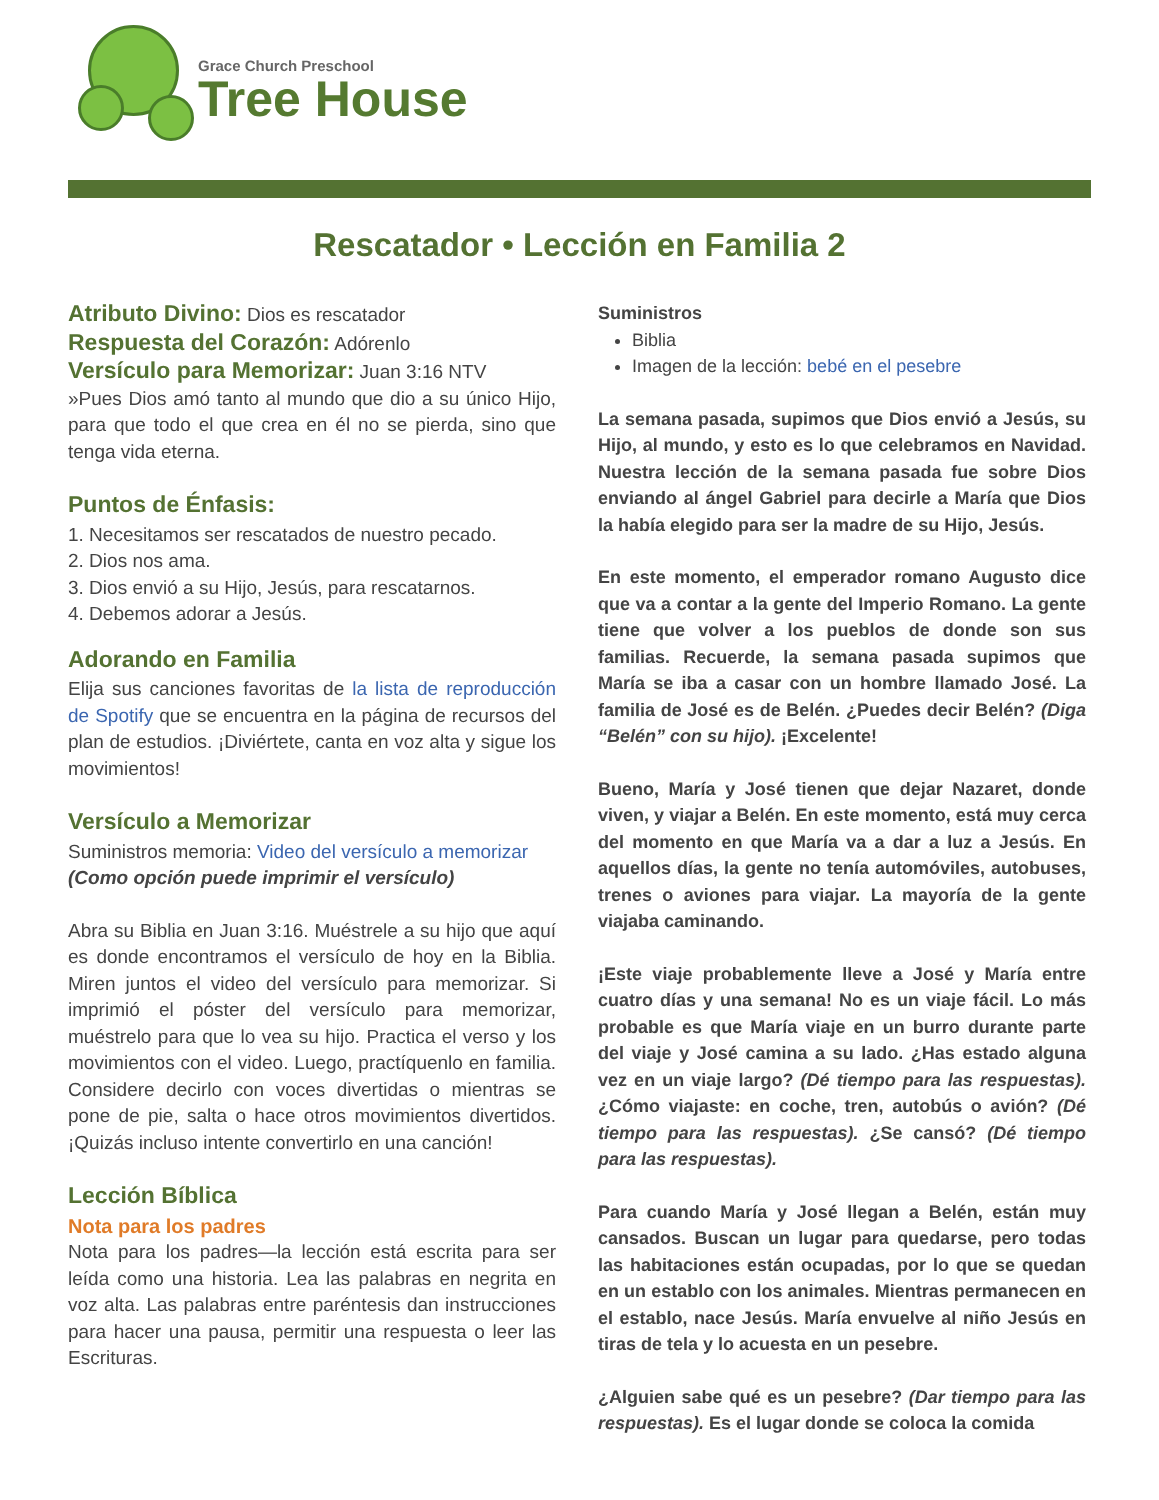Grace Church Preschool
Tree House
Rescatador • Lección en Familia 2
Atributo Divino: Dios es rescatador
Respuesta del Corazón: Adórenlo
Versículo para Memorizar: Juan 3:16 NTV
»Pues Dios amó tanto al mundo que dio a su único Hijo, para que todo el que crea en él no se pierda, sino que tenga vida eterna.
Puntos de Énfasis:
1. Necesitamos ser rescatados de nuestro pecado.
2. Dios nos ama.
3. Dios envió a su Hijo, Jesús, para rescatarnos.
4. Debemos adorar a Jesús.
Adorando en Familia
Elija sus canciones favoritas de la lista de reproducción de Spotify que se encuentra en la página de recursos del plan de estudios. ¡Diviértete, canta en voz alta y sigue los movimientos!
Versículo a Memorizar
Suministros memoria: Video del versículo a memorizar
(Como opción puede imprimir el versículo)
Abra su Biblia en Juan 3:16. Muéstrele a su hijo que aquí es donde encontramos el versículo de hoy en la Biblia. Miren juntos el video del versículo para memorizar. Si imprimió el póster del versículo para memorizar, muéstrelo para que lo vea su hijo. Practica el verso y los movimientos con el video. Luego, practíquenlo en familia. Considere decirlo con voces divertidas o mientras se pone de pie, salta o hace otros movimientos divertidos. ¡Quizás incluso intente convertirlo en una canción!
Lección Bíblica
Nota para los padres
Nota para los padres—la lección está escrita para ser leída como una historia. Lea las palabras en negrita en voz alta. Las palabras entre paréntesis dan instrucciones para hacer una pausa, permitir una respuesta o leer las Escrituras.
Suministros
Biblia
Imagen de la lección: bebé en el pesebre
La semana pasada, supimos que Dios envió a Jesús, su Hijo, al mundo, y esto es lo que celebramos en Navidad. Nuestra lección de la semana pasada fue sobre Dios enviando al ángel Gabriel para decirle a María que Dios la había elegido para ser la madre de su Hijo, Jesús.
En este momento, el emperador romano Augusto dice que va a contar a la gente del Imperio Romano. La gente tiene que volver a los pueblos de donde son sus familias. Recuerde, la semana pasada supimos que María se iba a casar con un hombre llamado José. La familia de José es de Belén. ¿Puedes decir Belén? (Diga “Belén” con su hijo). ¡Excelente!
Bueno, María y José tienen que dejar Nazaret, donde viven, y viajar a Belén. En este momento, está muy cerca del momento en que María va a dar a luz a Jesús. En aquellos días, la gente no tenía automóviles, autobuses, trenes o aviones para viajar. La mayoría de la gente viajaba caminando.
¡Este viaje probablemente lleve a José y María entre cuatro días y una semana! No es un viaje fácil. Lo más probable es que María viaje en un burro durante parte del viaje y José camina a su lado. ¿Has estado alguna vez en un viaje largo? (Dé tiempo para las respuestas). ¿Cómo viajaste: en coche, tren, autobús o avión? (Dé tiempo para las respuestas). ¿Se cansó? (Dé tiempo para las respuestas).
Para cuando María y José llegan a Belén, están muy cansados. Buscan un lugar para quedarse, pero todas las habitaciones están ocupadas, por lo que se quedan en un establo con los animales. Mientras permanecen en el establo, nace Jesús. María envuelve al niño Jesús en tiras de tela y lo acuesta en un pesebre.
¿Alguien sabe qué es un pesebre? (Dar tiempo para las respuestas). Es el lugar donde se coloca la comida